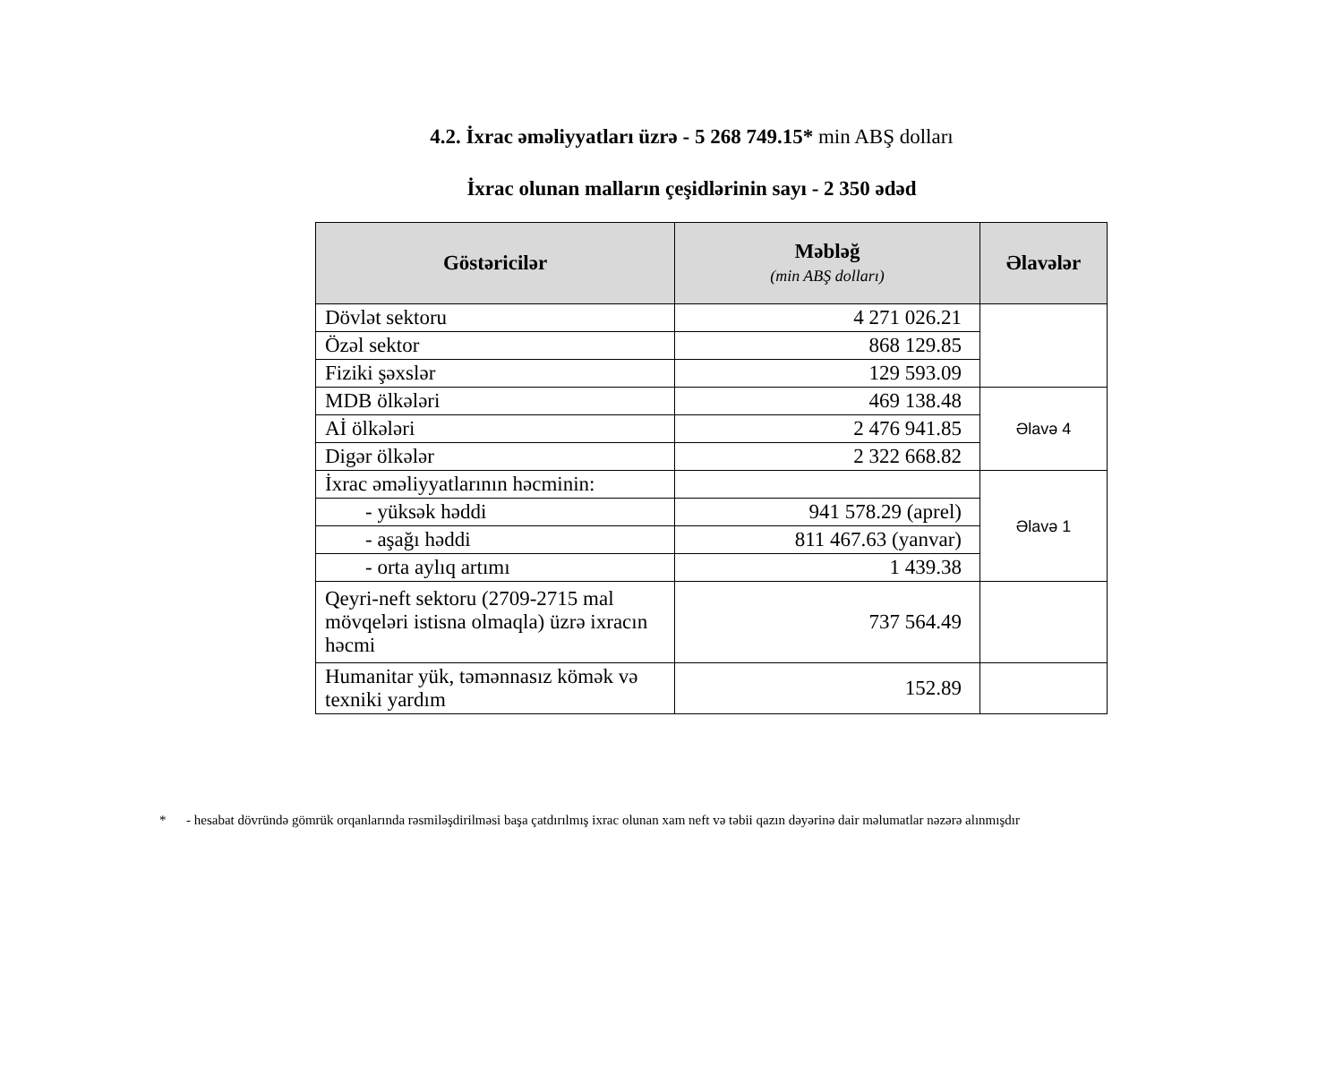4.2. İxrac əməliyyatları üzrə - 5 268 749.15* min ABŞ dolları
İxrac olunan malların çeşidlərinin sayı - 2 350 ədəd
| Göstəricilər | Məbləğ (min ABŞ dolları) | Əlavələr |
| --- | --- | --- |
| Dövlət sektoru | 4 271 026.21 | |
| Özəl sektor | 868 129.85 | |
| Fiziki şəxslər | 129 593.09 | |
| MDB ölkələri | 469 138.48 | Əlavə 4 |
| Aİ ölkələri | 2 476 941.85 | |
| Digər ölkələr | 2 322 668.82 | |
| İxrac əməliyyatlarının həcminin: | | Əlavə 1 |
| - yüksək həddi | 941 578.29 (aprel) | |
| - aşağı həddi | 811 467.63 (yanvar) | |
| - orta aylıq artımı | 1 439.38 | |
| Qeyri-neft sektoru (2709-2715 mal mövqeləri istisna olmaqla) üzrə ixracın həcmi | 737 564.49 | |
| Humanitar yük, təmənnasız kömək və texniki yardım | 152.89 | |
* - hesabat dövründə gömrük orqanlarında rəsmiləşdirilməsi başa çatdırılmış ixrac olunan xam neft və təbii qazın dəyərinə dair məlumatlar nəzərə alınmışdır